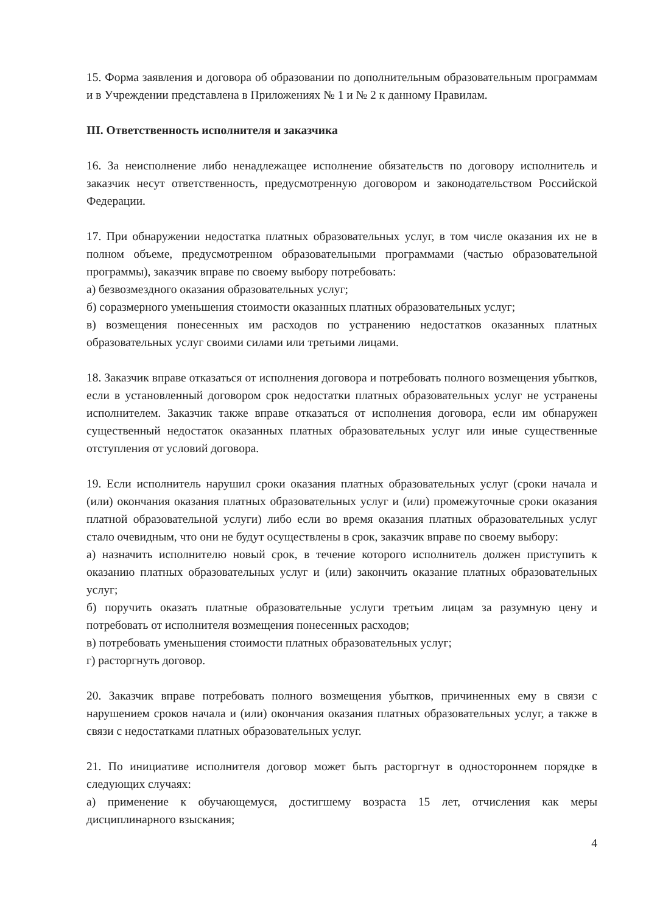15. Форма заявления и договора об образовании по дополнительным образовательным программам и в Учреждении представлена в Приложениях № 1 и № 2 к данному Правилам.
III. Ответственность исполнителя и заказчика
16. За неисполнение либо ненадлежащее исполнение обязательств по договору исполнитель и заказчик несут ответственность, предусмотренную договором и законодательством Российской Федерации.
17. При обнаружении недостатка платных образовательных услуг, в том числе оказания их не в полном объеме, предусмотренном образовательными программами (частью образовательной программы), заказчик вправе по своему выбору потребовать:
а) безвозмездного оказания образовательных услуг;
б) соразмерного уменьшения стоимости оказанных платных образовательных услуг;
в) возмещения понесенных им расходов по устранению недостатков оказанных платных образовательных услуг своими силами или третьими лицами.
18. Заказчик вправе отказаться от исполнения договора и потребовать полного возмещения убытков, если в установленный договором срок недостатки платных образовательных услуг не устранены исполнителем. Заказчик также вправе отказаться от исполнения договора, если им обнаружен существенный недостаток оказанных платных образовательных услуг или иные существенные отступления от условий договора.
19. Если исполнитель нарушил сроки оказания платных образовательных услуг (сроки начала и (или) окончания оказания платных образовательных услуг и (или) промежуточные сроки оказания платной образовательной услуги) либо если во время оказания платных образовательных услуг стало очевидным, что они не будут осуществлены в срок, заказчик вправе по своему выбору:
а) назначить исполнителю новый срок, в течение которого исполнитель должен приступить к оказанию платных образовательных услуг и (или) закончить оказание платных образовательных услуг;
б) поручить оказать платные образовательные услуги третьим лицам за разумную цену и потребовать от исполнителя возмещения понесенных расходов;
в) потребовать уменьшения стоимости платных образовательных услуг;
г) расторгнуть договор.
20. Заказчик вправе потребовать полного возмещения убытков, причиненных ему в связи с нарушением сроков начала и (или) окончания оказания платных образовательных услуг, а также в связи с недостатками платных образовательных услуг.
21. По инициативе исполнителя договор может быть расторгнут в одностороннем порядке в следующих случаях:
а) применение к обучающемуся, достигшему возраста 15 лет, отчисления как меры дисциплинарного взыскания;
4